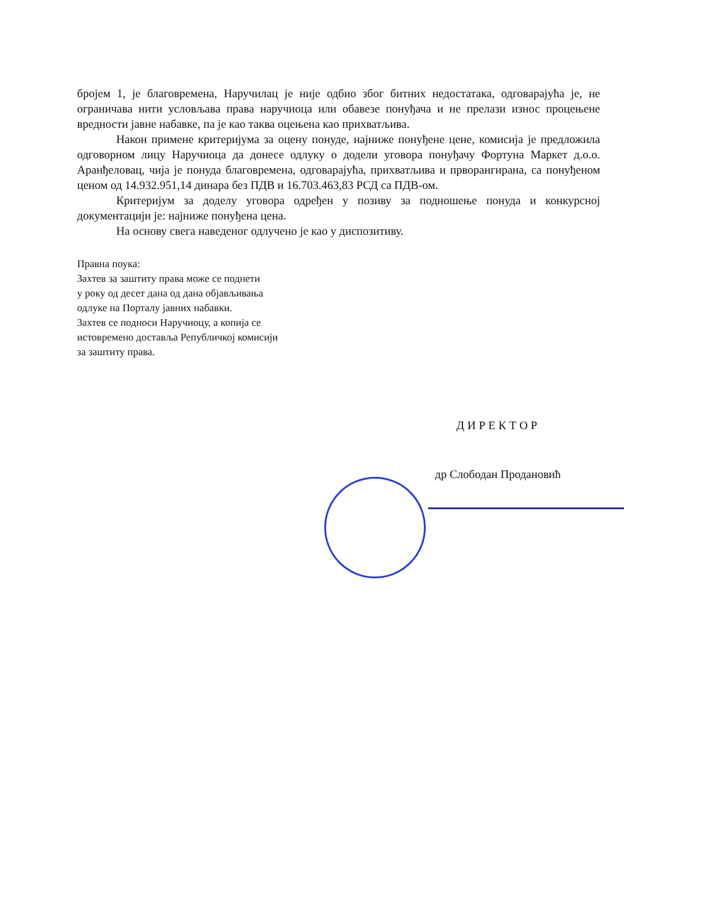бројем 1, је благовремена, Наручилац је није одбио због битних недостатака, одговарајућа је, не ограничава нити условљава права наручиоца или обавезе понуђача и не прелази износ процењене вредности јавне набавке, па је као таква оцењена као прихватљива.
Након примене критеријума за оцену понуде, најниже понуђене цене, комисија је предложила одговорном лицу Наручиоца да донесе одлуку о додели уговора понуђачу Фортуна Маркет д.о.о. Аранђеловац, чија је понуда благовремена, одговарајућа, прихватљива и прворангирана, са понуђеном ценом од 14.932.951,14 динара без ПДВ и 16.703.463,83 РСД са ПДВ-ом.
Критеријум за доделу уговора одређен у позиву за подношење понуда и конкурсној документацији је: најниже понуђена цена.
На основу свега наведеног одлучено је као у диспозитиву.
Правна поука:
Захтев за заштиту права може се поднети
у року од десет дана од дана објављивања
одлуке на Порталу јавних набавки.
Захтев се подноси Наручиоцу, а копија се
истовремено доставља Републичкој комисији
за заштиту права.
ДИРЕКТОР
др Слободан Продановић